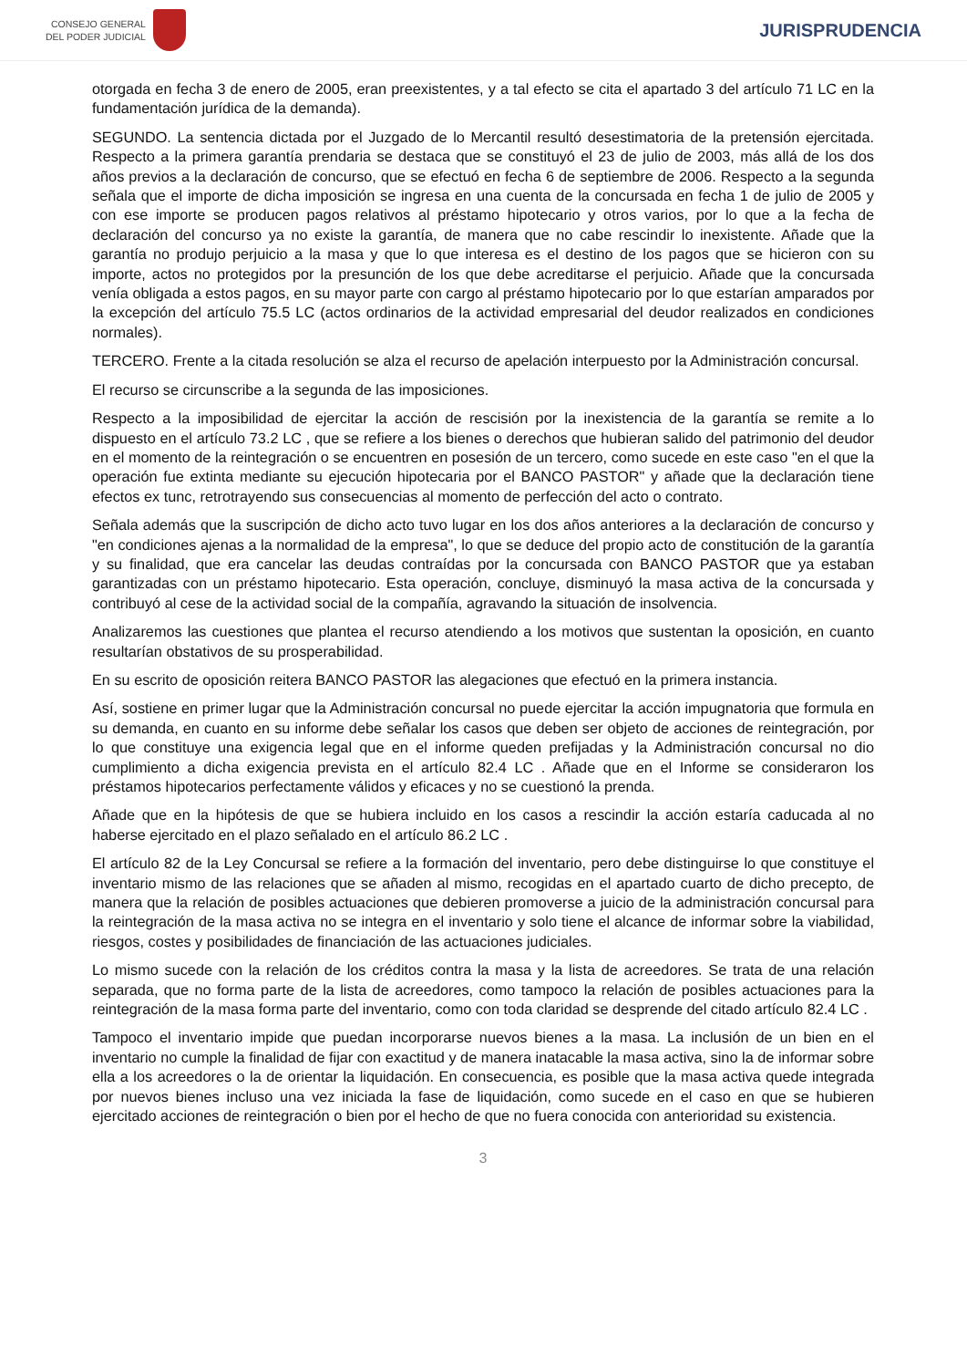CONSEJO GENERAL
DEL PODER JUDICIAL
JURISPRUDENCIA
otorgada en fecha 3 de enero de 2005, eran preexistentes, y a tal efecto se cita el apartado 3 del artículo 71 LC en la fundamentación jurídica de la demanda).
SEGUNDO. La sentencia dictada por el Juzgado de lo Mercantil resultó desestimatoria de la pretensión ejercitada. Respecto a la primera garantía prendaria se destaca que se constituyó el 23 de julio de 2003, más allá de los dos años previos a la declaración de concurso, que se efectuó en fecha 6 de septiembre de 2006. Respecto a la segunda señala que el importe de dicha imposición se ingresa en una cuenta de la concursada en fecha 1 de julio de 2005 y con ese importe se producen pagos relativos al préstamo hipotecario y otros varios, por lo que a la fecha de declaración del concurso ya no existe la garantía, de manera que no cabe rescindir lo inexistente. Añade que la garantía no produjo perjuicio a la masa y que lo que interesa es el destino de los pagos que se hicieron con su importe, actos no protegidos por la presunción de los que debe acreditarse el perjuicio. Añade que la concursada venía obligada a estos pagos, en su mayor parte con cargo al préstamo hipotecario por lo que estarían amparados por la excepción del artículo 75.5 LC (actos ordinarios de la actividad empresarial del deudor realizados en condiciones normales).
TERCERO. Frente a la citada resolución se alza el recurso de apelación interpuesto por la Administración concursal.
El recurso se circunscribe a la segunda de las imposiciones.
Respecto a la imposibilidad de ejercitar la acción de rescisión por la inexistencia de la garantía se remite a lo dispuesto en el artículo 73.2 LC , que se refiere a los bienes o derechos que hubieran salido del patrimonio del deudor en el momento de la reintegración o se encuentren en posesión de un tercero, como sucede en este caso "en el que la operación fue extinta mediante su ejecución hipotecaria por el BANCO PASTOR" y añade que la declaración tiene efectos ex tunc, retrotrayendo sus consecuencias al momento de perfección del acto o contrato.
Señala además que la suscripción de dicho acto tuvo lugar en los dos años anteriores a la declaración de concurso y "en condiciones ajenas a la normalidad de la empresa", lo que se deduce del propio acto de constitución de la garantía y su finalidad, que era cancelar las deudas contraídas por la concursada con BANCO PASTOR que ya estaban garantizadas con un préstamo hipotecario. Esta operación, concluye, disminuyó la masa activa de la concursada y contribuyó al cese de la actividad social de la compañía, agravando la situación de insolvencia.
Analizaremos las cuestiones que plantea el recurso atendiendo a los motivos que sustentan la oposición, en cuanto resultarían obstativos de su prosperabilidad.
En su escrito de oposición reitera BANCO PASTOR las alegaciones que efectuó en la primera instancia.
Así, sostiene en primer lugar que la Administración concursal no puede ejercitar la acción impugnatoria que formula en su demanda, en cuanto en su informe debe señalar los casos que deben ser objeto de acciones de reintegración, por lo que constituye una exigencia legal que en el informe queden prefijadas y la Administración concursal no dio cumplimiento a dicha exigencia prevista en el artículo 82.4 LC . Añade que en el Informe se consideraron los préstamos hipotecarios perfectamente válidos y eficaces y no se cuestionó la prenda.
Añade que en la hipótesis de que se hubiera incluido en los casos a rescindir la acción estaría caducada al no haberse ejercitado en el plazo señalado en el artículo 86.2 LC .
El artículo 82 de la Ley Concursal se refiere a la formación del inventario, pero debe distinguirse lo que constituye el inventario mismo de las relaciones que se añaden al mismo, recogidas en el apartado cuarto de dicho precepto, de manera que la relación de posibles actuaciones que debieren promoverse a juicio de la administración concursal para la reintegración de la masa activa no se integra en el inventario y solo tiene el alcance de informar sobre la viabilidad, riesgos, costes y posibilidades de financiación de las actuaciones judiciales.
Lo mismo sucede con la relación de los créditos contra la masa y la lista de acreedores. Se trata de una relación separada, que no forma parte de la lista de acreedores, como tampoco la relación de posibles actuaciones para la reintegración de la masa forma parte del inventario, como con toda claridad se desprende del citado artículo 82.4 LC .
Tampoco el inventario impide que puedan incorporarse nuevos bienes a la masa. La inclusión de un bien en el inventario no cumple la finalidad de fijar con exactitud y de manera inatacable la masa activa, sino la de informar sobre ella a los acreedores o la de orientar la liquidación. En consecuencia, es posible que la masa activa quede integrada por nuevos bienes incluso una vez iniciada la fase de liquidación, como sucede en el caso en que se hubieren ejercitado acciones de reintegración o bien por el hecho de que no fuera conocida con anterioridad su existencia.
3